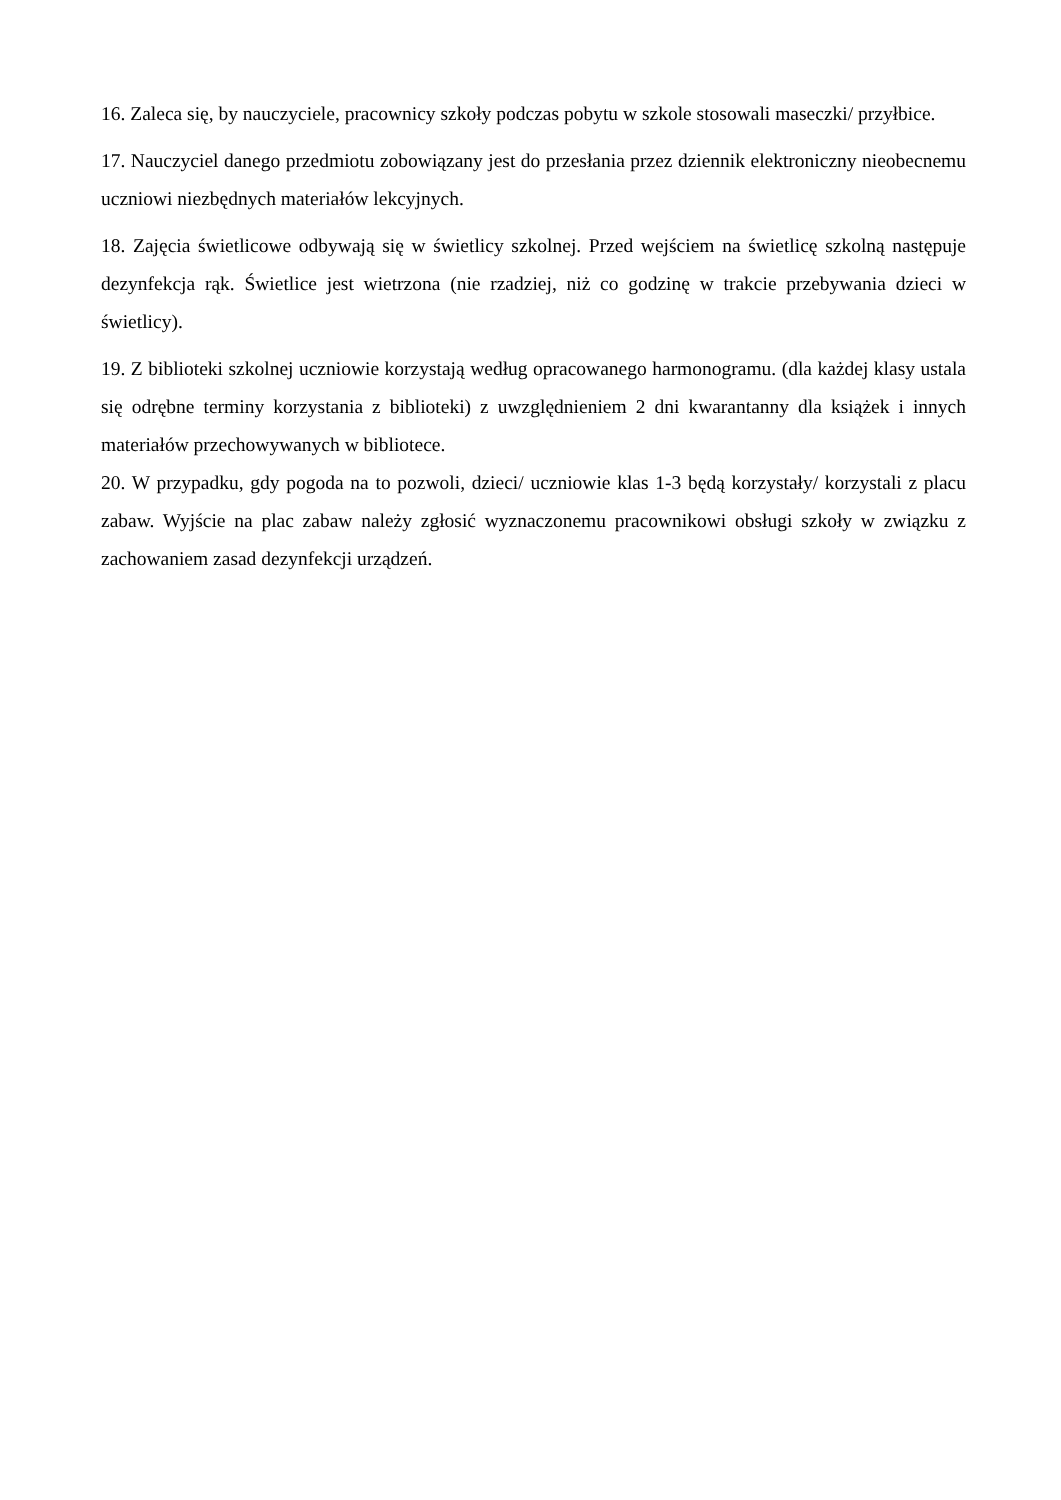16. Zaleca się, by nauczyciele, pracownicy szkoły podczas pobytu w szkole stosowali maseczki/ przyłbice.
17. Nauczyciel danego przedmiotu zobowiązany jest do przesłania przez dziennik elektroniczny nieobecnemu uczniowi niezbędnych materiałów lekcyjnych.
18. Zajęcia świetlicowe odbywają się w świetlicy szkolnej. Przed wejściem na świetlicę szkolną następuje dezynfekcja rąk. Świetlice jest wietrzona (nie rzadziej, niż co godzinę w trakcie przebywania dzieci w świetlicy).
19. Z biblioteki szkolnej uczniowie korzystają według opracowanego harmonogramu. (dla każdej klasy ustala się odrębne terminy korzystania z biblioteki) z uwzględnieniem 2 dni kwarantanny dla książek i innych materiałów przechowywanych w bibliotece.
20. W przypadku, gdy pogoda na to pozwoli, dzieci/ uczniowie klas 1-3 będą korzystały/ korzystali z placu zabaw. Wyjście na plac zabaw należy zgłosić wyznaczonemu pracownikowi obsługi szkoły w związku z zachowaniem zasad dezynfekcji urządzeń.